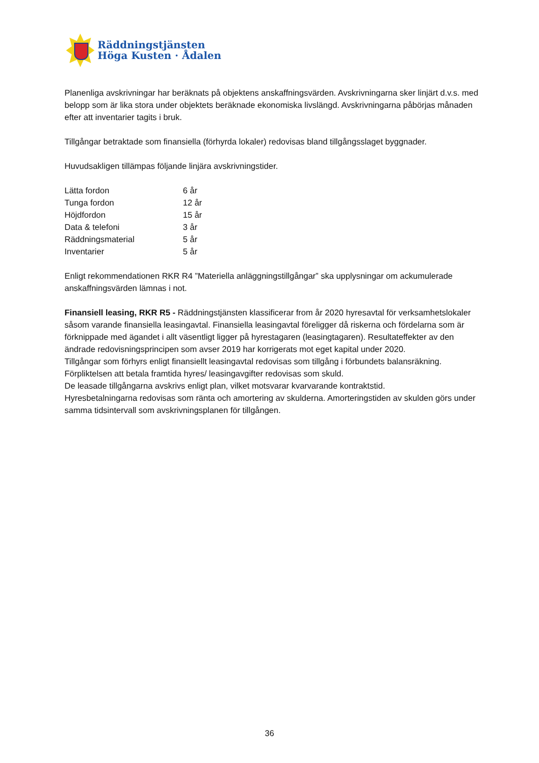Räddningstjänsten
Höga Kusten · Ådalen
Planenliga avskrivningar har beräknats på objektens anskaffningsvärden. Avskrivningarna sker linjärt d.v.s. med belopp som är lika stora under objektets beräknade ekonomiska livslängd. Avskrivningarna påbörjas månaden efter att inventarier tagits i bruk.
Tillgångar betraktade som finansiella (förhyrda lokaler) redovisas bland tillgångsslaget byggnader.
Huvudsakligen tillämpas följande linjära avskrivningstider.
| Lätta fordon | 6 år |
| Tunga fordon | 12 år |
| Höjdfordon | 15 år |
| Data & telefoni | 3 år |
| Räddningsmaterial | 5 år |
| Inventarier | 5 år |
Enligt rekommendationen RKR R4 ”Materiella anläggningstillgångar” ska upplysningar om ackumulerade anskaffningsvärden lämnas i not.
Finansiell leasing, RKR R5 - Räddningstjänsten klassificerar from år 2020 hyresavtal för verksamhetslokaler såsom varande finansiella leasingavtal. Finansiella leasingavtal föreligger då riskerna och fördelarna som är förknippade med ägandet i allt väsentligt ligger på hyrestagaren (leasingtagaren). Resultateffekter av den ändrade redovisningsprincipen som avser 2019 har korrigerats mot eget kapital under 2020.
Tillgångar som förhyrs enligt finansiellt leasingavtal redovisas som tillgång i förbundets balansräkning. Förpliktelsen att betala framtida hyres/ leasingavgifter redovisas som skuld.
De leasade tillgångarna avskrivs enligt plan, vilket motsvarar kvarvarande kontraktstid.
Hyresbetalningarna redovisas som ränta och amortering av skulderna. Amorteringstiden av skulden görs under samma tidsintervall som avskrivningsplanen för tillgången.
36